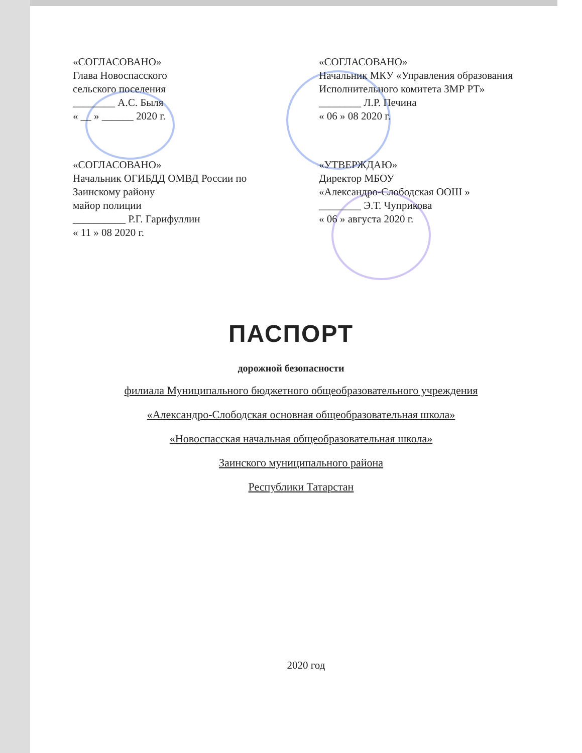«СОГЛАСОВАНО»
Глава Новоспасского
сельского поселения
________ А.С. Быля
« __ » ______ 2020 г.
«СОГЛАСОВАНО»
Начальник МКУ «Управления образования
Исполнительного комитета ЗМР РТ»
________ Л.Р. Печина
« 06 » 08 2020 г.
«СОГЛАСОВАНО»
Начальник ОГИБДД ОМВД России по
Заинскому району
майор полиции
__________ Р.Г. Гарифуллин
« 11 » 08 2020 г.
«УТВЕРЖДАЮ»
Директор МБОУ
«Александро-Слободская ООШ »
________ Э.Т. Чуприкова
« 06 » августа 2020 г.
ПАСПОРТ
дорожной безопасности
филиала Муниципального бюджетного общеобразовательного учреждения
«Александро-Слободская основная общеобразовательная школа»
«Новоспасская начальная общеобразовательная школа»
Заинского муниципального района
Республики Татарстан
2020 год